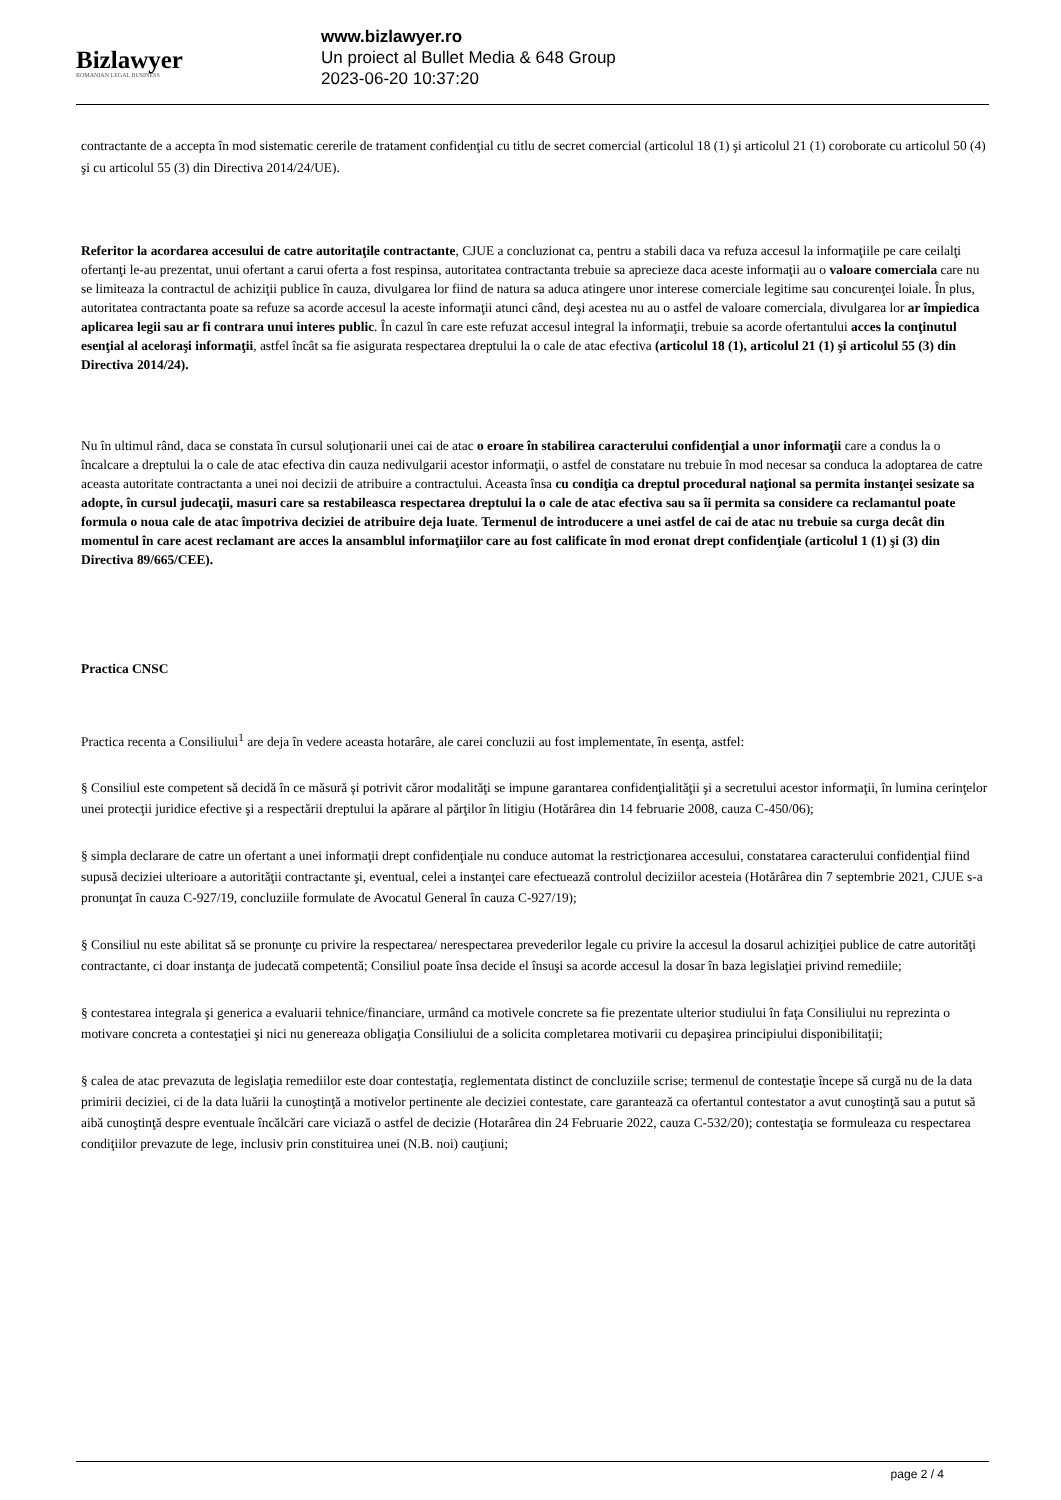Bizlawyer
ROMANIAN LEGAL BUSINESS
www.bizlawyer.ro
Un proiect al Bullet Media & 648 Group
2023-06-20 10:37:20
contractante de a accepta în mod sistematic cererile de tratament confidenţial cu titlu de secret comercial (articolul 18 (1) şi articolul 21 (1) coroborate cu articolul 50 (4) şi cu articolul 55 (3) din Directiva 2014/24/UE).
Referitor la acordarea accesului de catre autoritaţile contractante, CJUE a concluzionat ca, pentru a stabili daca va refuza accesul la informaţiile pe care ceilalţi ofertanţi le-au prezentat, unui ofertant a carui oferta a fost respinsa, autoritatea contractanta trebuie sa aprecieze daca aceste informaţii au o valoare comerciala care nu se limiteaza la contractul de achiziţii publice în cauza, divulgarea lor fiind de natura sa aduca atingere unor interese comerciale legitime sau concurenţei loiale. În plus, autoritatea contractanta poate sa refuze sa acorde accesul la aceste informaţii atunci când, deşi acestea nu au o astfel de valoare comerciala, divulgarea lor ar împiedica aplicarea legii sau ar fi contrara unui interes public. În cazul în care este refuzat accesul integral la informaţii, trebuie sa acorde ofertantului acces la conţinutul esenţial al aceloraşi informaţii, astfel încât sa fie asigurata respectarea dreptului la o cale de atac efectiva (articolul 18 (1), articolul 21 (1) şi articolul 55 (3) din Directiva 2014/24).
Nu în ultimul rând, daca se constata în cursul soluţionarii unei cai de atac o eroare în stabilirea caracterului confidenţial a unor informaţii care a condus la o încalcare a dreptului la o cale de atac efectiva din cauza nedivulgarii acestor informaţii, o astfel de constatare nu trebuie în mod necesar sa conduca la adoptarea de catre aceasta autoritate contractanta a unei noi decizii de atribuire a contractului. Aceasta însa cu condiţia ca dreptul procedural naţional sa permita instanţei sesizate sa adopte, în cursul judecaţii, masuri care sa restabileasca respectarea dreptului la o cale de atac efectiva sau sa îi permita sa considere ca reclamantul poate formula o noua cale de atac împotriva deciziei de atribuire deja luate. Termenul de introducere a unei astfel de cai de atac nu trebuie sa curga decât din momentul în care acest reclamant are acces la ansamblul informaţiilor care au fost calificate în mod eronat drept confidenţiale (articolul 1 (1) şi (3) din Directiva 89/665/CEE).
Practica CNSC
Practica recenta a Consiliului<sup>1</sup> are deja în vedere aceasta hotarâre, ale carei concluzii au fost implementate, în esenţa, astfel:
§ Consiliul este competent să decidă în ce măsură şi potrivit căror modalităţi se impune garantarea confidenţialităţii şi a secretului acestor informaţii, în lumina cerinţelor unei protecţii juridice efective şi a respectării dreptului la apărare al părţilor în litigiu (Hotărârea din 14 februarie 2008, cauza C-450/06);
§ simpla declarare de catre un ofertant a unei informaţii drept confidenţiale nu conduce automat la restricţionarea accesului, constatarea caracterului confidenţial fiind supusă deciziei ulterioare a autorităţii contractante şi, eventual, celei a instanţei care efectuează controlul deciziilor acesteia (Hotărârea din 7 septembrie 2021, CJUE s-a pronunţat în cauza C-927/19, concluziile formulate de Avocatul General în cauza C-927/19);
§ Consiliul nu este abilitat să se pronunţe cu privire la respectarea/ nerespectarea prevederilor legale cu privire la accesul la dosarul achiziţiei publice de catre autorităţi contractante, ci doar instanţa de judecată competentă; Consiliul poate însa decide el însuşi sa acorde accesul la dosar în baza legislaţiei privind remediile;
§ contestarea integrala şi generica a evaluarii tehnice/financiare, urmând ca motivele concrete sa fie prezentate ulterior studiului în faţa Consiliului nu reprezinta o motivare concreta a contestaţiei şi nici nu genereaza obligaţia Consiliului de a solicita completarea motivarii cu depaşirea principiului disponibilitaţii;
§ calea de atac prevazuta de legislaţia remediilor este doar contestaţia, reglementata distinct de concluziile scrise; termenul de contestaţie începe să curgă nu de la data primirii deciziei, ci de la data luării la cunoştinţă a motivelor pertinente ale deciziei contestate, care garantează ca ofertantul contestator a avut cunoştinţă sau a putut să aibă cunoştinţă despre eventuale încălcări care viciază o astfel de decizie (Hotarârea din 24 Februarie 2022, cauza C-532/20); contestaţia se formuleaza cu respectarea condiţiilor prevazute de lege, inclusiv prin constituirea unei (N.B. noi) cauţiuni;
page 2 / 4